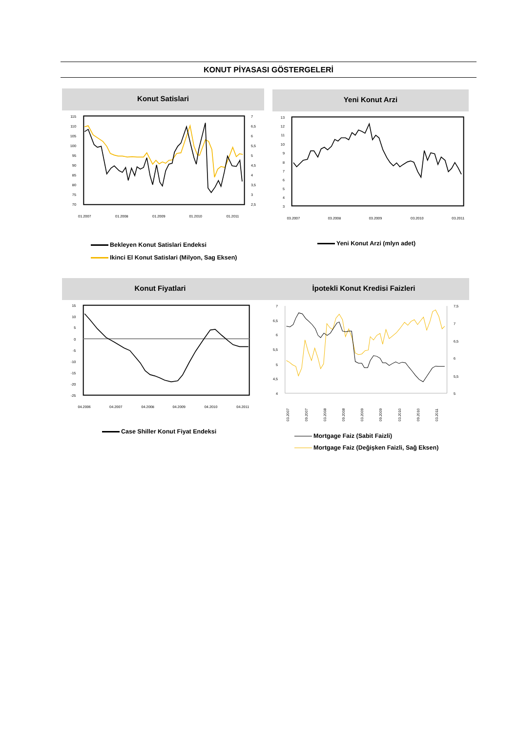KONUT PİYASASI GÖSTERGELERİ
Konut Satislari
115
110
105
100
95
90
85
80
75
70
7
6,5
6
5,5
5
4,5
4
3,5
3
2,5
01.2007
01.2008
01.2009
01.2010
01.2011
Bekleyen Konut Satislari Endeksi
Ikinci El Konut Satislari (Milyon, Sag Eksen)
Yeni Konut Arzi
13
12
11
10
9
8
7
6
5
4
3
03.2007
03.2008
03.2009
03.2010
03.2011
Yeni Konut Arzi (mlyn adet)
Konut Fiyatlari
15
10
5
0
-5
-10
-15
-20
-25
04.2006
04.2007
04.2008
04.2009
04.2010
04.2011
Case Shiller Konut Fiyat Endeksi
İpotekli Konut Kredisi Faizleri
7
6,5
6
5,5
5
4,5
4
7,5
7
6,5
6
5,5
5
03.2007
09.2007
03.2008
09.2008
03.2009
09.2009
03.2010
09.2010
03.2011
Mortgage Faiz (Sabit Faizli)
Mortgage Faiz (Değişken Faizli, Sağ Eksen)